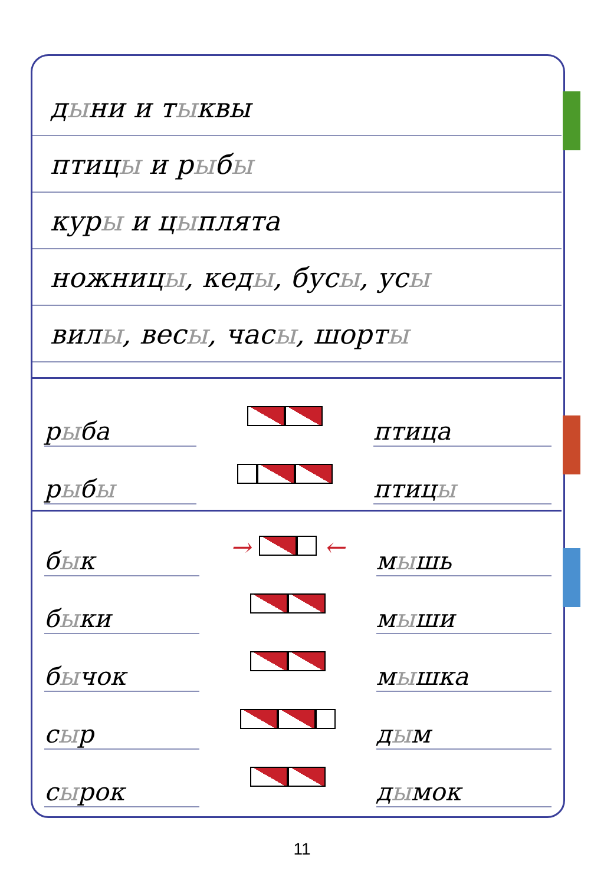дыни и тыквы
птицы и рыбы
куры и цыплята
ножницы, кеды, бусы, усы
вилы, весы, часы, шорты
| р ы ба | | птица |
| р ы б ы | | птиц ы |
| б ы к | → ← | м ы шь |
| б ы ки | | м ы ши |
| б ы чок | | м ы шка |
| с ы р | | д ы м |
| с ы рок | | д ы мок |
11